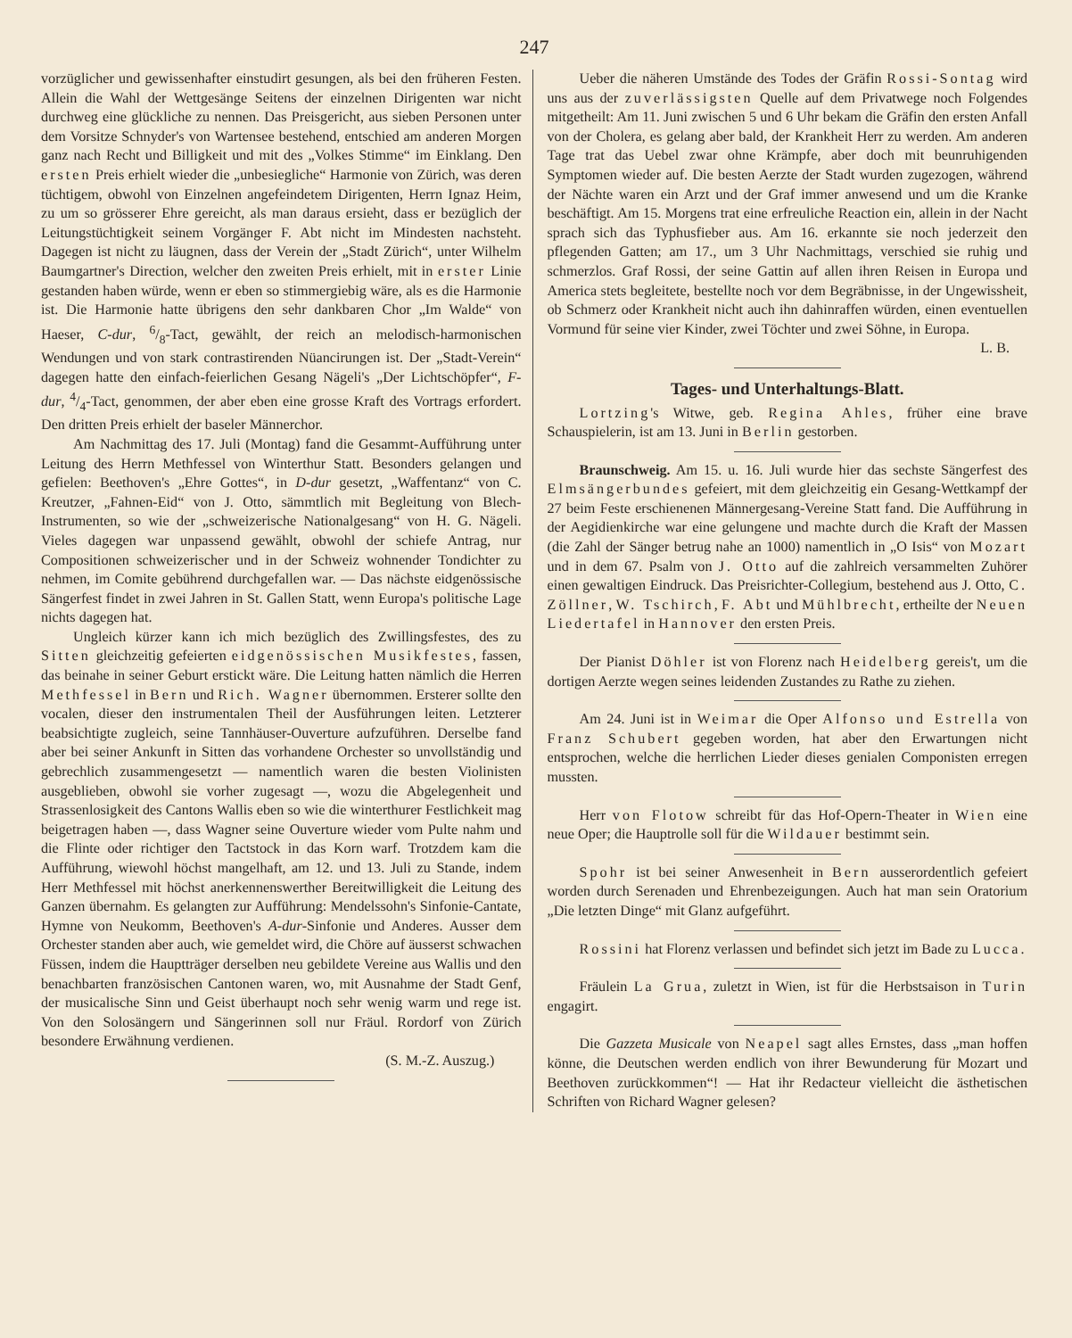247
vorzüglicher und gewissenhafter einstudirt gesungen, als bei den früheren Festen. Allein die Wahl der Wettgesänge Seitens der einzelnen Dirigenten war nicht durchweg eine glückliche zu nennen. Das Preisgericht, aus sieben Personen unter dem Vorsitze Schnyder's von Wartensee bestehend, entschied am anderen Morgen ganz nach Recht und Billigkeit und mit des „Volkes Stimme“ im Einklang. Den ersten Preis erhielt wieder die „unbesiegliche“ Harmonie von Zürich, was deren tüchtigem, obwohl von Einzelnen angefeindetem Dirigenten, Herrn Ignaz Heim, zu um so grösserer Ehre gereicht, als man daraus ersieht, dass er bezüglich der Leitungstüchtigkeit seinem Vorgänger F. Abt nicht im Mindesten nachsteht. Dagegen ist nicht zu läugnen, dass der Verein der „Stadt Zürich“, unter Wilhelm Baumgartner's Direction, welcher den zweiten Preis erhielt, mit in erster Linie gestanden haben würde, wenn er eben so stimmergiebig wäre, als es die Harmonie ist. Die Harmonie hatte übrigens den sehr dankbaren Chor „Im Walde“ von Haeser, C-dur, 6/8-Tact, gewählt, der reich an melodisch-harmonischen Wendungen und von stark contrastirenden Nüancirungen ist. Der „Stadt-Verein“ dagegen hatte den einfach-feierlichen Gesang Nägeli's „Der Lichtschöpfer“, F-dur, 4/4-Tact, genommen, der aber eben eine grosse Kraft des Vortrags erfordert. Den dritten Preis erhielt der baseler Männerchor.
Am Nachmittag des 17. Juli (Montag) fand die Gesammt-Aufführung unter Leitung des Herrn Methfessel von Winterthur Statt. Besonders gelangen und gefielen: Beethoven's „Ehre Gottes“, in D-dur gesetzt, „Waffentanz“ von C. Kreutzer, „Fahnen-Eid“ von J. Otto, sämmtlich mit Begleitung von Blech-Instrumenten, so wie der „schweizerische Nationalgesang“ von H. G. Nägeli. Vieles dagegen war unpassend gewählt, obwohl der schiefe Antrag, nur Compositionen schweizerischer und in der Schweiz wohnender Tondichter zu nehmen, im Comite gebührend durchgefallen war. — Das nächste eidgenössische Sängerfest findet in zwei Jahren in St. Gallen Statt, wenn Europa's politische Lage nichts dagegen hat.
Ungleich kürzer kann ich mich bezüglich des Zwillingsfestes, des zu Sitten gleichzeitig gefeierten eidgenössischen Musikfestes, fassen, das beinahe in seiner Geburt erstickt wäre. Die Leitung hatten nämlich die Herren Methfessel in Bern und Rich. Wagner übernommen. Ersterer sollte den vocalen, dieser den instrumentalen Theil der Ausführungen leiten. Letzterer beabsichtigte zugleich, seine Tannhäuser-Ouverture aufzuführen. Derselbe fand aber bei seiner Ankunft in Sitten das vorhandene Orchester so unvollständig und gebrechlich zusammengesetzt — namentlich waren die besten Violinisten ausgeblieben, obwohl sie vorher zugesagt —, wozu die Abgelegenheit und Strassenlosigkeit des Cantons Wallis eben so wie die winterthurer Festlichkeit mag beigetragen haben —, dass Wagner seine Ouverture wieder vom Pulte nahm und die Flinte oder richtiger den Tactstock in das Korn warf. Trotzdem kam die Aufführung, wiewohl höchst mangelhaft, am 12. und 13. Juli zu Stande, indem Herr Methfessel mit höchst anerkennenswerther Bereitwilligkeit die Leitung des Ganzen übernahm. Es gelangten zur Aufführung: Mendelssohn's Sinfonie-Cantate, Hymne von Neukomm, Beethoven's A-dur-Sinfonie und Anderes. Ausser dem Orchester standen aber auch, wie gemeldet wird, die Chöre auf äusserst schwachen Füssen, indem die Hauptträger derselben neu gebildete Vereine aus Wallis und den benachbarten französischen Cantonen waren, wo, mit Ausnahme der Stadt Genf, der musicalische Sinn und Geist überhaupt noch sehr wenig warm und rege ist. Von den Solosängern und Sängerinnen soll nur Fräul. Rordorf von Zürich besondere Erwähnung verdienen.
(S. M.-Z. Auszug.)
Ueber die näheren Umstände des Todes der Gräfin Rossi-Sontag wird uns aus der zuverlässigsten Quelle auf dem Privatwege noch Folgendes mitgetheilt: Am 11. Juni zwischen 5 und 6 Uhr bekam die Gräfin den ersten Anfall von der Cholera, es gelang aber bald, der Krankheit Herr zu werden. Am anderen Tage trat das Uebel zwar ohne Krämpfe, aber doch mit beunruhigenden Symptomen wieder auf. Die besten Aerzte der Stadt wurden zugezogen, während der Nächte waren ein Arzt und der Graf immer anwesend und um die Kranke beschäftigt. Am 15. Morgens trat eine erfreuliche Reaction ein, allein in der Nacht sprach sich das Typhusfieber aus. Am 16. erkannte sie noch jederzeit den pflegenden Gatten; am 17., um 3 Uhr Nachmittags, verschied sie ruhig und schmerzlos. Graf Rossi, der seine Gattin auf allen ihren Reisen in Europa und America stets begleitete, bestellte noch vor dem Begräbnisse, in der Ungewissheit, ob Schmerz oder Krankheit nicht auch ihn dahinraffen würden, einen eventuellen Vormund für seine vier Kinder, zwei Töchter und zwei Söhne, in Europa.
L. B.
Tages- und Unterhaltungs-Blatt.
Lortzing's Witwe, geb. Regina Ahles, früher eine brave Schauspielerin, ist am 13. Juni in Berlin gestorben.
Braunschweig. Am 15. u. 16. Juli wurde hier das sechste Sängerfest des Elmsängerbundes gefeiert, mit dem gleichzeitig ein Gesang-Wettkampf der 27 beim Feste erschienenen Männergesang-Vereine Statt fand. Die Aufführung in der Aegidienkirche war eine gelungene und machte durch die Kraft der Massen (die Zahl der Sänger betrug nahe an 1000) namentlich in „O Isis“ von Mozart und in dem 67. Psalm von J. Otto auf die zahlreich versammelten Zuhörer einen gewaltigen Eindruck. Das Preisrichter-Collegium, bestehend aus J. Otto, C. Zöllner, W. Tschirch, F. Abt und Mühlbrecht, ertheilte der Neuen Liedertafel in Hannover den ersten Preis.
Der Pianist Döhler ist von Florenz nach Heidelberg gereis't, um die dortigen Aerzte wegen seines leidenden Zustandes zu Rathe zu ziehen.
Am 24. Juni ist in Weimar die Oper Alfonso und Estrella von Franz Schubert gegeben worden, hat aber den Erwartungen nicht entsprochen, welche die herrlichen Lieder dieses genialen Componisten erregen mussten.
Herr von Flotow schreibt für das Hof-Opern-Theater in Wien eine neue Oper; die Hauptrolle soll für die Wildauer bestimmt sein.
Spohr ist bei seiner Anwesenheit in Bern ausserordentlich gefeiert worden durch Serenaden und Ehrenbezeigungen. Auch hat man sein Oratorium „Die letzten Dinge“ mit Glanz aufgeführt.
Rossini hat Florenz verlassen und befindet sich jetzt im Bade zu Lucca.
Fräulein La Grua, zuletzt in Wien, ist für die Herbstsaison in Turin engagirt.
Die Gazzeta Musicale von Neapel sagt alles Ernstes, dass „man hoffen könne, die Deutschen werden endlich von ihrer Bewunderung für Mozart und Beethoven zurückkommen“! — Hat ihr Redacteur vielleicht die ästhetischen Schriften von Richard Wagner gelesen?